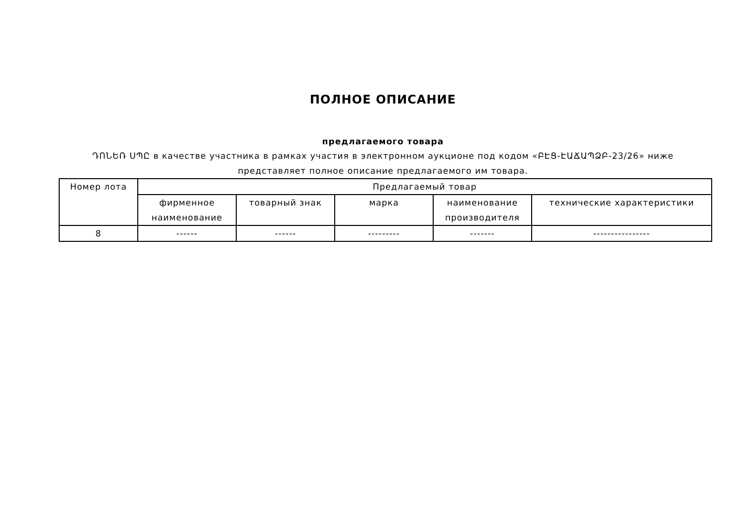ПОЛНОЕ ОПИСАНИЕ
предлагаемого товара
ԴՈՆԵՌ ՍՊԸ в качестве участника в рамках участия в электронном аукционе под кодом «ԲԷՑ-ԷԱՃԱՊՁԲ-23/26» ниже представляет полное описание предлагаемого им товара.
| Номер лота | Предлагаемый товар | | | | |
| --- | --- | --- | --- | --- | --- |
| | фирменное наименование | товарный знак | марка | наименование производителя | технические характеристики |
| 8 | ------ | ------ | --------- | ------- | ---------------- |